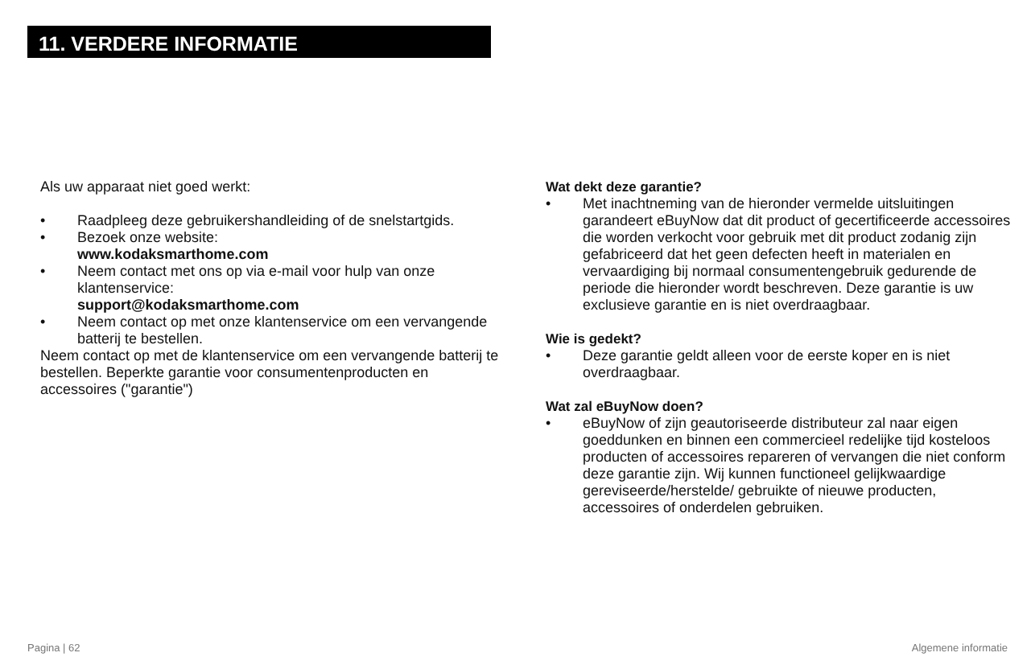11. VERDERE INFORMATIE
Als uw apparaat niet goed werkt:
• Raadpleeg deze gebruikershandleiding of de snelstartgids.
• Bezoek onze website:
www.kodaksmarthome.com
• Neem contact met ons op via e-mail voor hulp van onze klantenservice:
support@kodaksmarthome.com
• Neem contact op met onze klantenservice om een vervangende batterij te bestellen.
Neem contact op met de klantenservice om een vervangende batterij te bestellen. Beperkte garantie voor consumentenproducten en accessoires ("garantie")
Wat dekt deze garantie?
• Met inachtneming van de hieronder vermelde uitsluitingen garandeert eBuyNow dat dit product of gecertificeerde accessoires die worden verkocht voor gebruik met dit product zodanig zijn gefabriceerd dat het geen defecten heeft in materialen en vervaardiging bij normaal consumentengebruik gedurende de periode die hieronder wordt beschreven. Deze garantie is uw exclusieve garantie en is niet overdraagbaar.
Wie is gedekt?
• Deze garantie geldt alleen voor de eerste koper en is niet overdraagbaar.
Wat zal eBuyNow doen?
• eBuyNow of zijn geautoriseerde distributeur zal naar eigen goeddunken en binnen een commercieel redelijke tijd kosteloos producten of accessoires repareren of vervangen die niet conform deze garantie zijn. Wij kunnen functioneel gelijkwaardige gereviseerde/herstelde/ gebruikte of nieuwe producten, accessoires of onderdelen gebruiken.
Pagina | 62 Algemene informatie